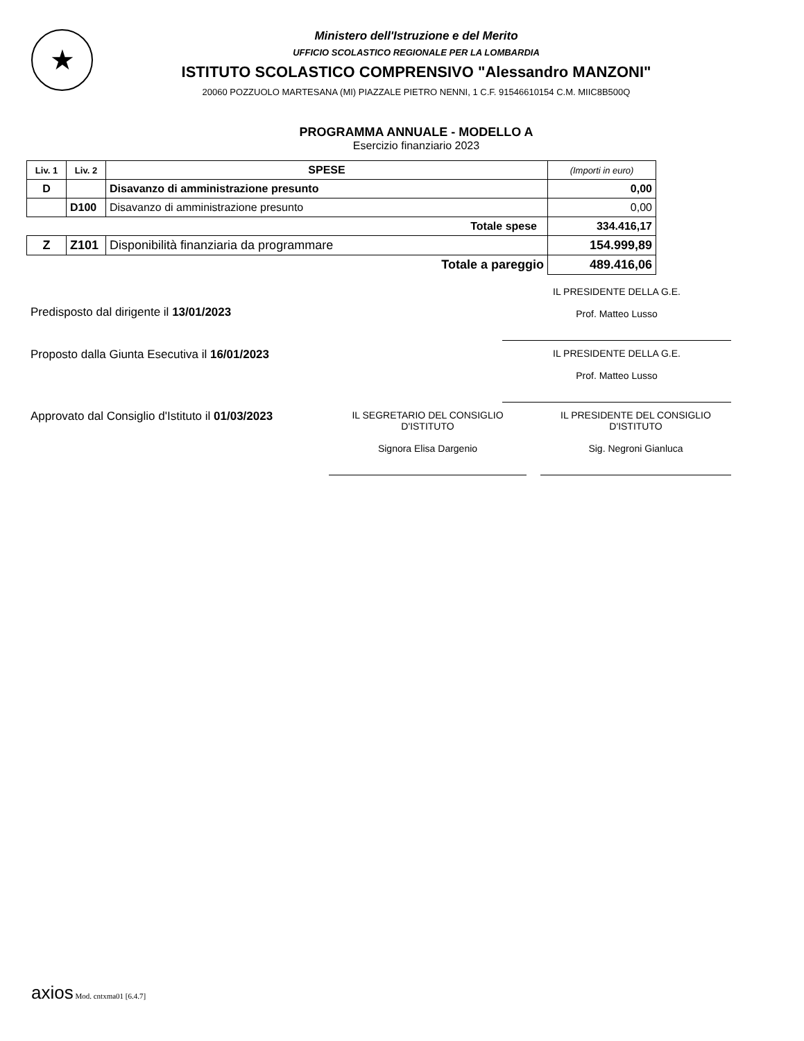★
Ministero dell'Istruzione e del Merito
UFFICIO SCOLASTICO REGIONALE PER LA LOMBARDIA
ISTITUTO SCOLASTICO COMPRENSIVO "Alessandro MANZONI"
20060 POZZUOLO MARTESANA (MI) PIAZZALE PIETRO NENNI, 1 C.F. 91546610154 C.M. MIIC8B500Q
PROGRAMMA ANNUALE - MODELLO A
Esercizio finanziario 2023
| Liv. 1 | Liv. 2 | SPESE | (Importi in euro) |
| --- | --- | --- | --- |
| D | | Disavanzo di amministrazione presunto | 0,00 |
| | D100 | Disavanzo di amministrazione presunto | 0,00 |
| Totale spese | | | 334.416,17 |
| Z | Z101 | Disponibilità finanziaria da programmare | 154.999,89 |
| Totale a pareggio | | | 489.416,06 |
Predisposto dal dirigente il 13/01/2023
IL PRESIDENTE DELLA G.E.
Prof. Matteo Lusso
Proposto dalla Giunta Esecutiva il 16/01/2023
IL PRESIDENTE DELLA G.E.
Prof. Matteo Lusso
Approvato dal Consiglio d'Istituto il 01/03/2023
IL SEGRETARIO DEL CONSIGLIO
D'ISTITUTO
Signora Elisa Dargenio
IL PRESIDENTE DEL CONSIGLIO
D'ISTITUTO
Sig. Negroni Gianluca
axios Mod. cntxma01 [6.4.7]